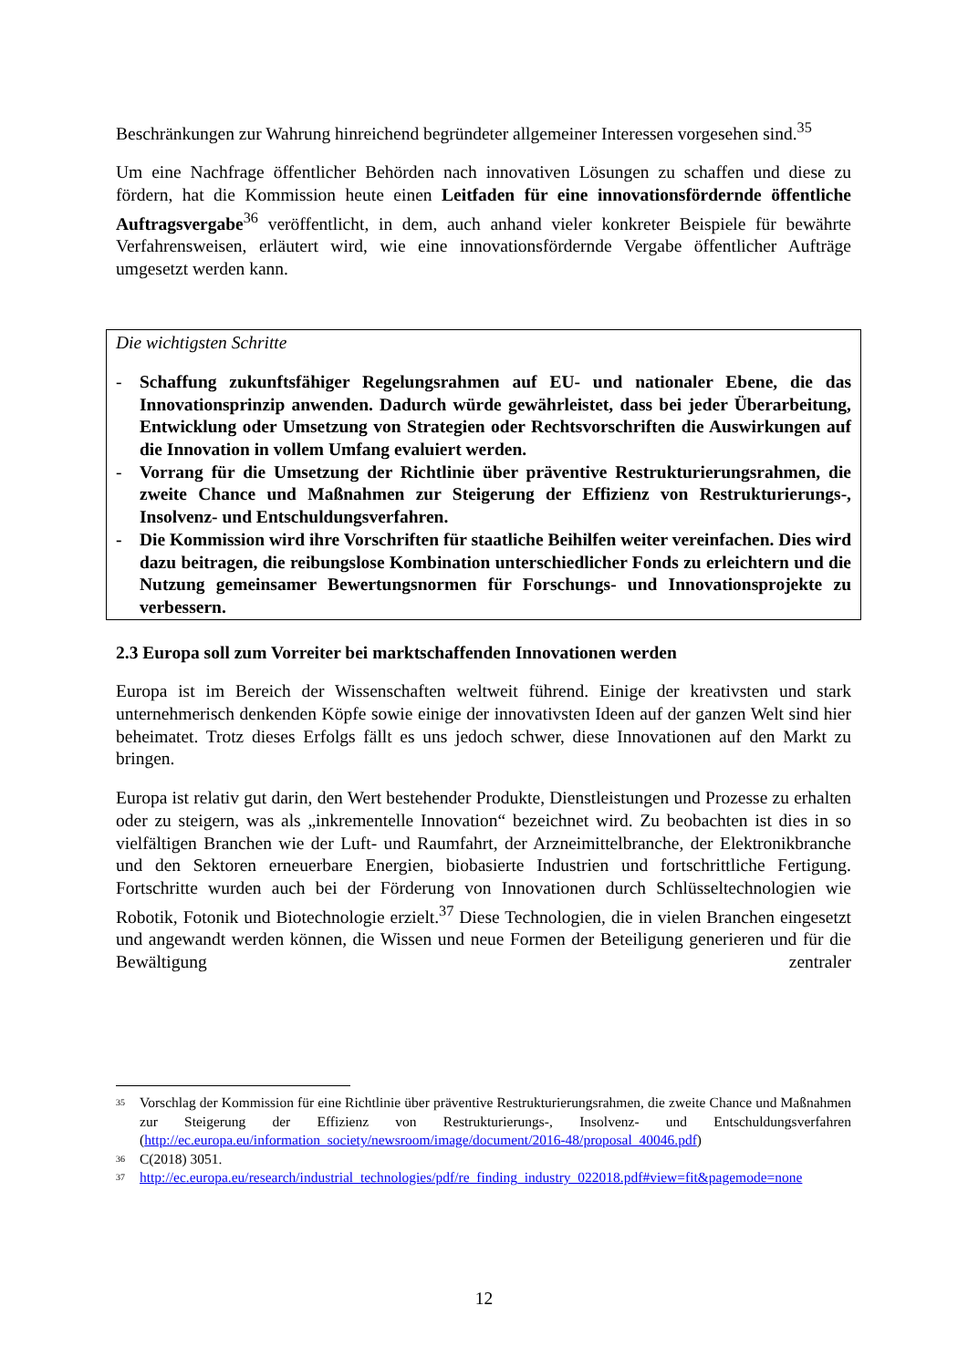Beschränkungen zur Wahrung hinreichend begründeter allgemeiner Interessen vorgesehen sind.<sup>35</sup>
Um eine Nachfrage öffentlicher Behörden nach innovativen Lösungen zu schaffen und diese zu fördern, hat die Kommission heute einen Leitfaden für eine innovationsfördernde öffentliche Auftragsvergabe<sup>36</sup> veröffentlicht, in dem, auch anhand vieler konkreter Beispiele für bewährte Verfahrensweisen, erläutert wird, wie eine innovationsfördernde Vergabe öffentlicher Aufträge umgesetzt werden kann.
Die wichtigsten Schritte
- Schaffung zukunftsfähiger Regelungsrahmen auf EU- und nationaler Ebene, die das Innovationsprinzip anwenden. Dadurch würde gewährleistet, dass bei jeder Überarbeitung, Entwicklung oder Umsetzung von Strategien oder Rechtsvorschriften die Auswirkungen auf die Innovation in vollem Umfang evaluiert werden.
- Vorrang für die Umsetzung der Richtlinie über präventive Restrukturierungsrahmen, die zweite Chance und Maßnahmen zur Steigerung der Effizienz von Restrukturierungs-, Insolvenz- und Entschuldungsverfahren.
- Die Kommission wird ihre Vorschriften für staatliche Beihilfen weiter vereinfachen. Dies wird dazu beitragen, die reibungslose Kombination unterschiedlicher Fonds zu erleichtern und die Nutzung gemeinsamer Bewertungsnormen für Forschungs- und Innovationsprojekte zu verbessern.
2.3 Europa soll zum Vorreiter bei marktschaffenden Innovationen werden
Europa ist im Bereich der Wissenschaften weltweit führend. Einige der kreativsten und stark unternehmerisch denkenden Köpfe sowie einige der innovativsten Ideen auf der ganzen Welt sind hier beheimatet. Trotz dieses Erfolgs fällt es uns jedoch schwer, diese Innovationen auf den Markt zu bringen.
Europa ist relativ gut darin, den Wert bestehender Produkte, Dienstleistungen und Prozesse zu erhalten oder zu steigern, was als „inkrementelle Innovation“ bezeichnet wird. Zu beobachten ist dies in so vielfältigen Branchen wie der Luft- und Raumfahrt, der Arzneimittelbranche, der Elektronikbranche und den Sektoren erneuerbare Energien, biobasierte Industrien und fortschrittliche Fertigung. Fortschritte wurden auch bei der Förderung von Innovationen durch Schlüsseltechnologien wie Robotik, Fotonik und Biotechnologie erzielt.<sup>37</sup> Diese Technologien, die in vielen Branchen eingesetzt und angewandt werden können, die Wissen und neue Formen der Beteiligung generieren und für die Bewältigung zentraler
<sup>35</sup> Vorschlag der Kommission für eine Richtlinie über präventive Restrukturierungsrahmen, die zweite Chance und Maßnahmen zur Steigerung der Effizienz von Restrukturierungs-, Insolvenz- und Entschuldungsverfahren (http://ec.europa.eu/information_society/newsroom/image/document/2016-48/proposal_40046.pdf)
<sup>36</sup> C(2018) 3051.
<sup>37</sup> http://ec.europa.eu/research/industrial_technologies/pdf/re_finding_industry_022018.pdf#view=fit&pagemode=none
12